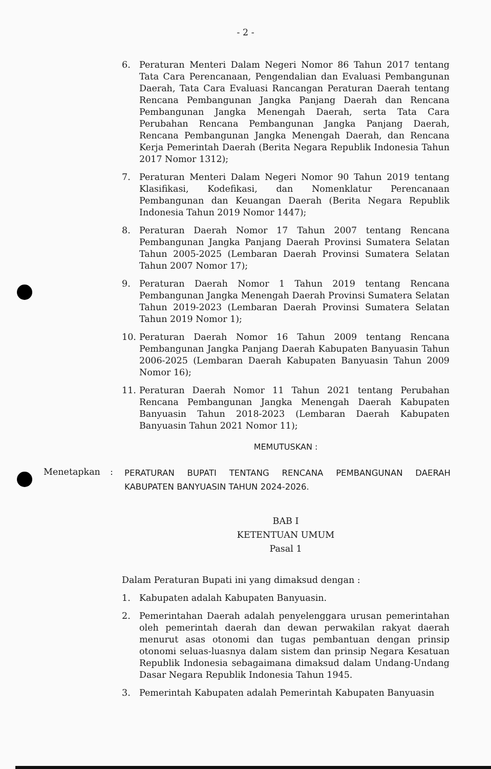- 2 -
6. Peraturan Menteri Dalam Negeri Nomor 86 Tahun 2017 tentang Tata Cara Perencanaan, Pengendalian dan Evaluasi Pembangunan Daerah, Tata Cara Evaluasi Rancangan Peraturan Daerah tentang Rencana Pembangunan Jangka Panjang Daerah dan Rencana Pembangunan Jangka Menengah Daerah, serta Tata Cara Perubahan Rencana Pembangunan Jangka Panjang Daerah, Rencana Pembangunan Jangka Menengah Daerah, dan Rencana Kerja Pemerintah Daerah (Berita Negara Republik Indonesia Tahun 2017 Nomor 1312);
7. Peraturan Menteri Dalam Negeri Nomor 90 Tahun 2019 tentang Klasifikasi, Kodefikasi, dan Nomenklatur Perencanaan Pembangunan dan Keuangan Daerah (Berita Negara Republik Indonesia Tahun 2019 Nomor 1447);
8. Peraturan Daerah Nomor 17 Tahun 2007 tentang Rencana Pembangunan Jangka Panjang Daerah Provinsi Sumatera Selatan Tahun 2005-2025 (Lembaran Daerah Provinsi Sumatera Selatan Tahun 2007 Nomor 17);
9. Peraturan Daerah Nomor 1 Tahun 2019 tentang Rencana Pembangunan Jangka Menengah Daerah Provinsi Sumatera Selatan Tahun 2019-2023 (Lembaran Daerah Provinsi Sumatera Selatan Tahun 2019 Nomor 1);
10. Peraturan Daerah Nomor 16 Tahun 2009 tentang Rencana Pembangunan Jangka Panjang Daerah Kabupaten Banyuasin Tahun 2006-2025 (Lembaran Daerah Kabupaten Banyuasin Tahun 2009 Nomor 16);
11. Peraturan Daerah Nomor 11 Tahun 2021 tentang Perubahan Rencana Pembangunan Jangka Menengah Daerah Kabupaten Banyuasin Tahun 2018-2023 (Lembaran Daerah Kabupaten Banyuasin Tahun 2021 Nomor 11);
MEMUTUSKAN :
Menetapkan :
PERATURAN BUPATI TENTANG RENCANA PEMBANGUNAN DAERAH KABUPATEN BANYUASIN TAHUN 2024-2026.
BAB I
KETENTUAN UMUM
Pasal 1
Dalam Peraturan Bupati ini yang dimaksud dengan :
1. Kabupaten adalah Kabupaten Banyuasin.
2. Pemerintahan Daerah adalah penyelenggara urusan pemerintahan oleh pemerintah daerah dan dewan perwakilan rakyat daerah menurut asas otonomi dan tugas pembantuan dengan prinsip otonomi seluas-luasnya dalam sistem dan prinsip Negara Kesatuan Republik Indonesia sebagaimana dimaksud dalam Undang-Undang Dasar Negara Republik Indonesia Tahun 1945.
3. Pemerintah Kabupaten adalah Pemerintah Kabupaten Banyuasin